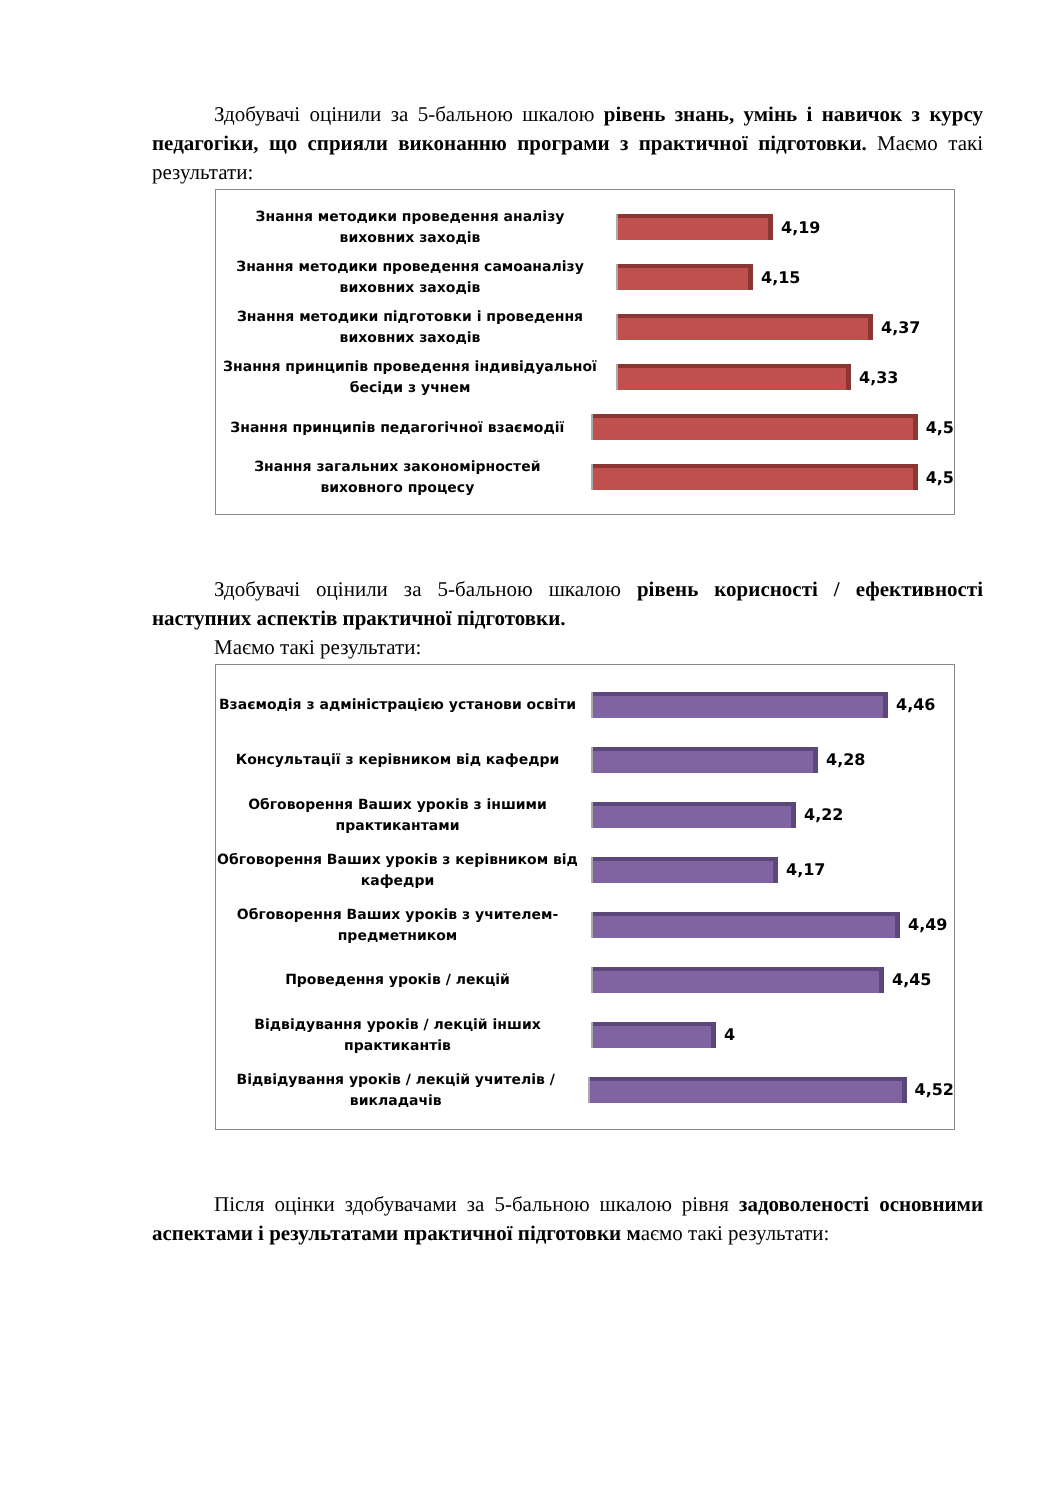Здобувачі оцінили за 5-бальною шкалою рівень знань, умінь і навичок з курсу педагогіки, що сприяли виконанню програми з практичної підготовки. Маємо такі результати:
Знання методики проведення аналізу виховних заходів
4,19
Знання методики проведення самоаналізу виховних заходів
4,15
Знання методики підготовки і проведення виховних заходів
4,37
Знання принципів проведення індивідуальної бесіди з учнем
4,33
Знання принципів педагогічної взаємодії
4,5
Знання загальних закономірностей виховного процесу
4,5
Здобувачі оцінили за 5-бальною шкалою рівень корисності / ефективності наступних аспектів практичної підготовки.
Маємо такі результати:
Взаємодія з адміністрацією установи освіти
4,46
Консультації з керівником від кафедри
4,28
Обговорення Ваших уроків з іншими практикантами
4,22
Обговорення Ваших уроків з керівником від кафедри
4,17
Обговорення Ваших уроків з учителем-предметником
4,49
Проведення уроків / лекцій
4,45
Відвідування уроків / лекцій інших практикантів
4
Відвідування уроків / лекцій учителів / викладачів
4,52
Після оцінки здобувачами за 5-бальною шкалою рівня задоволеності основними аспектами і результатами практичної підготовки маємо такі результати: